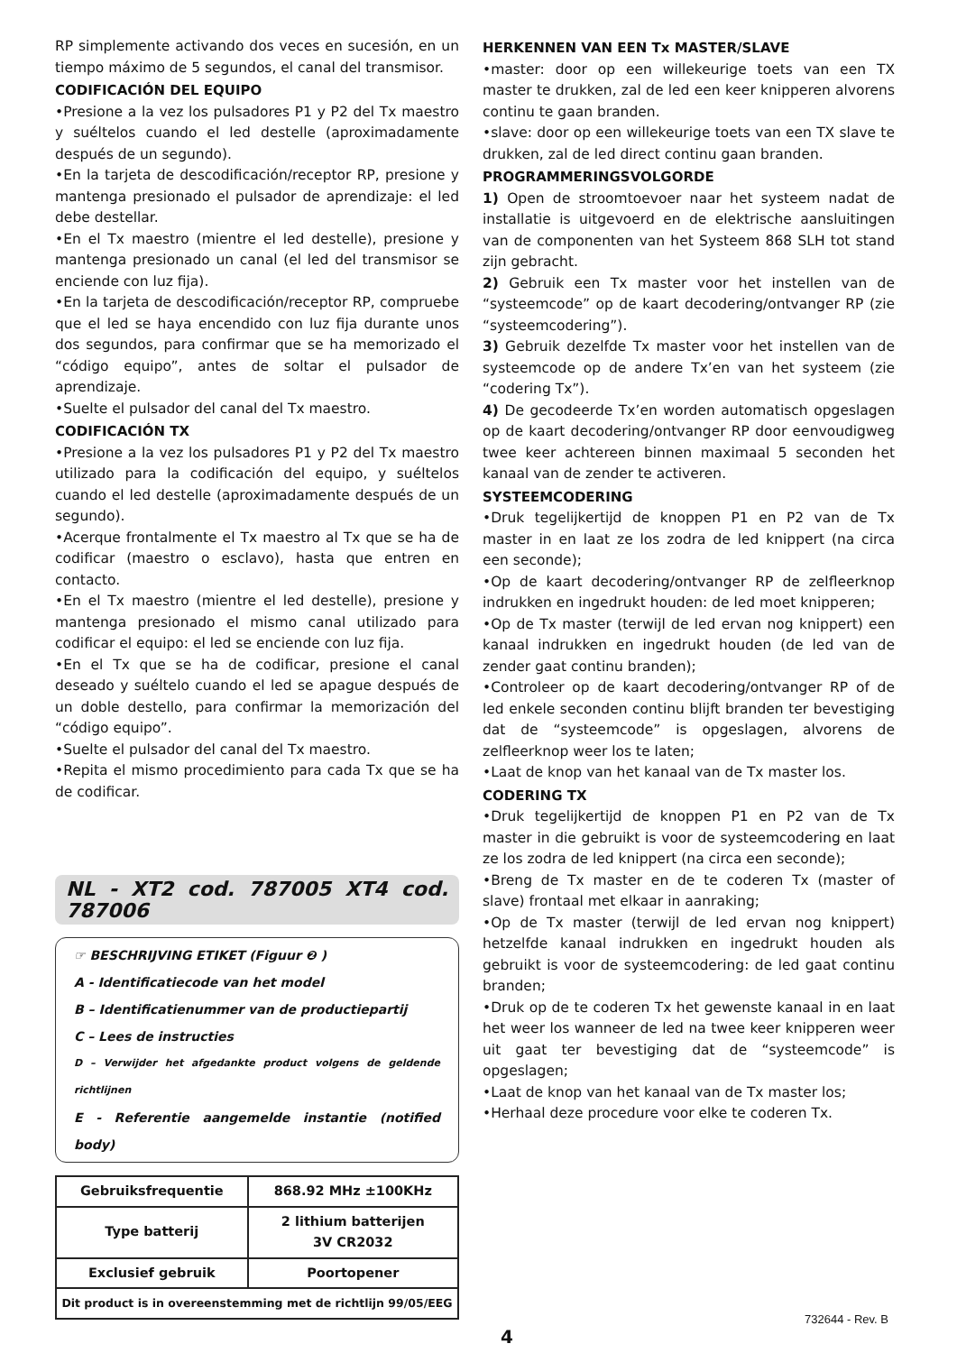RP simplemente activando dos veces en sucesión, en un tiempo máximo de 5 segundos, el canal del transmisor.
CODIFICACIÓN DEL EQUIPO
•Presione a la vez los pulsadores P1 y P2 del Tx maestro y suéltelos cuando el led destelle (aproximadamente después de un segundo).
•En la tarjeta de descodificación/receptor RP, presione y mantenga presionado el pulsador de aprendizaje: el led debe destellar.
•En el Tx maestro (mientre el led destelle), presione y mantenga presionado un canal (el led del transmisor se enciende con luz fija).
•En la tarjeta de descodificación/receptor RP, compruebe que el led se haya encendido con luz fija durante unos dos segundos, para confirmar que se ha memorizado el “código equipo”, antes de soltar el pulsador de aprendizaje.
•Suelte el pulsador del canal del Tx maestro.
CODIFICACIÓN TX
•Presione a la vez los pulsadores P1 y P2 del Tx maestro utilizado para la codificación del equipo, y suéltelos cuando el led destelle (aproximadamente después de un segundo).
•Acerque frontalmente el Tx maestro al Tx que se ha de codificar (maestro o esclavo), hasta que entren en contacto.
•En el Tx maestro (mientre el led destelle), presione y mantenga presionado el mismo canal utilizado para codificar el equipo: el led se enciende con luz fija.
•En el Tx que se ha de codificar, presione el canal deseado y suéltelo cuando el led se apague después de un doble destello, para confirmar la memorización del “código equipo”.
•Suelte el pulsador del canal del Tx maestro.
•Repita el mismo procedimiento para cada Tx que se ha de codificar.
NL - XT2 cod. 787005 XT4 cod. 787006
☞ BESCHRIJVING ETIKET (Figuur ❷ )
A - Identificatiecode van het model
B – Identificatienummer van de productiepartij
C – Lees de instructies
D – Verwijder het afgedankte product volgens de geldende richtlijnen
E - Referentie aangemelde instantie (notified body)
| Gebruiksfrequentie | 868.92 MHz ±100KHz |
| Type batterij | 2 lithium batterijen 3V CR2032 |
| Exclusief gebruik | Poortopener |
| Dit product is in overeenstemming met de richtlijn 99/05/EEG | |
HERKENNEN VAN EEN Tx MASTER/SLAVE
•master: door op een willekeurige toets van een TX master te drukken, zal de led een keer knipperen alvorens continu te gaan branden.
•slave: door op een willekeurige toets van een TX slave te drukken, zal de led direct continu gaan branden.
PROGRAMMERINGSVOLGORDE
1) Open de stroomtoevoer naar het systeem nadat de installatie is uitgevoerd en de elektrische aansluitingen van de componenten van het Systeem 868 SLH tot stand zijn gebracht.
2) Gebruik een Tx master voor het instellen van de “systeemcode” op de kaart decodering/ontvanger RP (zie “systeemcodering”).
3) Gebruik dezelfde Tx master voor het instellen van de systeemcode op de andere Tx’en van het systeem (zie “codering Tx”).
4) De gecodeerde Tx’en worden automatisch opgeslagen op de kaart decodering/ontvanger RP door eenvoudigweg twee keer achtereen binnen maximaal 5 seconden het kanaal van de zender te activeren.
SYSTEEMCODERING
•Druk tegelijkertijd de knoppen P1 en P2 van de Tx master in en laat ze los zodra de led knippert (na circa een seconde);
•Op de kaart decodering/ontvanger RP de zelfleerknop indrukken en ingedrukt houden: de led moet knipperen;
•Op de Tx master (terwijl de led ervan nog knippert) een kanaal indrukken en ingedrukt houden (de led van de zender gaat continu branden);
•Controleer op de kaart decodering/ontvanger RP of de led enkele seconden continu blijft branden ter bevestiging dat de “systeemcode” is opgeslagen, alvorens de zelfleerknop weer los te laten;
•Laat de knop van het kanaal van de Tx master los.
CODERING TX
•Druk tegelijkertijd de knoppen P1 en P2 van de Tx master in die gebruikt is voor de systeemcodering en laat ze los zodra de led knippert (na circa een seconde);
•Breng de Tx master en de te coderen Tx (master of slave) frontaal met elkaar in aanraking;
•Op de Tx master (terwijl de led ervan nog knippert) hetzelfde kanaal indrukken en ingedrukt houden als gebruikt is voor de systeemcodering: de led gaat continu branden;
•Druk op de te coderen Tx het gewenste kanaal in en laat het weer los wanneer de led na twee keer knipperen weer uit gaat ter bevestiging dat de “systeemcode” is opgeslagen;
•Laat de knop van het kanaal van de Tx master los;
•Herhaal deze procedure voor elke te coderen Tx.
732644 - Rev. B
4